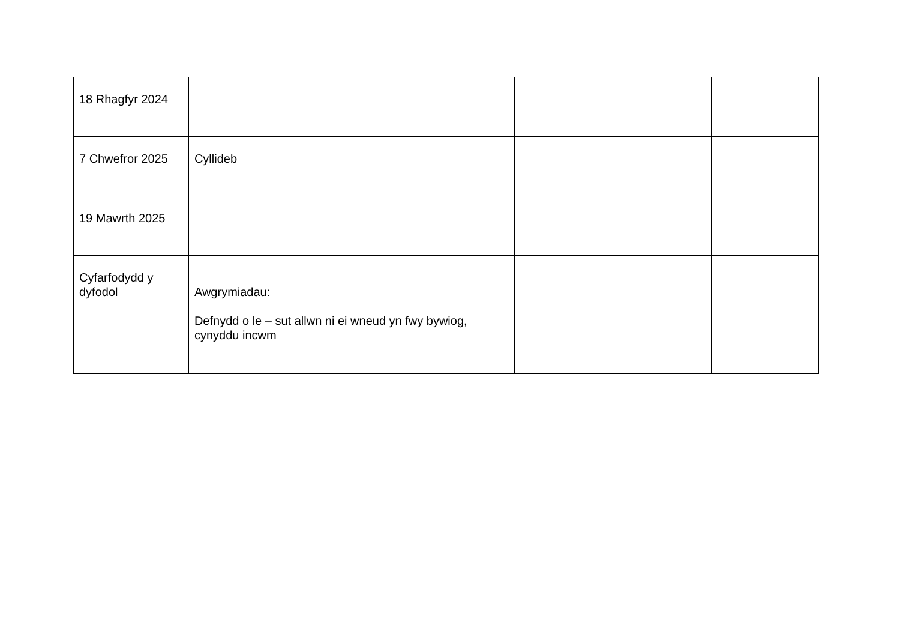| 18 Rhagfyr 2024 | | | |
| 7 Chwefror 2025 | Cyllideb | | |
| 19 Mawrth 2025 | | | |
| Cyfarfodydd y dyfodol | Awgrymiadau: Defnydd o le – sut allwn ni ei wneud yn fwy bywiog, cynyddu incwm | | |